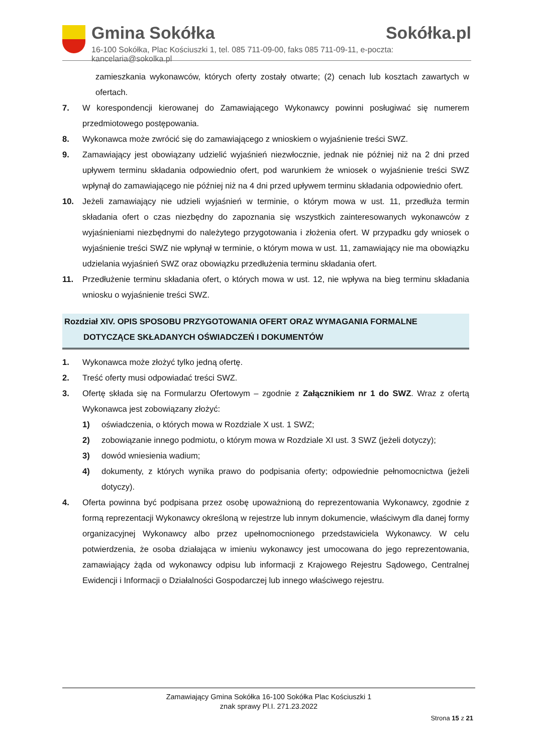Gmina Sokółka Sokółka.pl
16-100 Sokółka, Plac Kościuszki 1, tel. 085 711-09-00, faks 085 711-09-11, e-poczta: kancelaria@sokolka.pl
zamieszkania wykonawców, których oferty zostały otwarte; (2) cenach lub kosztach zawartych w ofertach.
7. W korespondencji kierowanej do Zamawiającego Wykonawcy powinni posługiwać się numerem przedmiotowego postępowania.
8. Wykonawca może zwrócić się do zamawiającego z wnioskiem o wyjaśnienie treści SWZ.
9. Zamawiający jest obowiązany udzielić wyjaśnień niezwłocznie, jednak nie później niż na 2 dni przed upływem terminu składania odpowiednio ofert, pod warunkiem że wniosek o wyjaśnienie treści SWZ wpłynął do zamawiającego nie później niż na 4 dni przed upływem terminu składania odpowiednio ofert.
10. Jeżeli zamawiający nie udzieli wyjaśnień w terminie, o którym mowa w ust. 11, przedłuża termin składania ofert o czas niezbędny do zapoznania się wszystkich zainteresowanych wykonawców z wyjaśnieniami niezbędnymi do należytego przygotowania i złożenia ofert. W przypadku gdy wniosek o wyjaśnienie treści SWZ nie wpłynął w terminie, o którym mowa w ust. 11, zamawiający nie ma obowiązku udzielania wyjaśnień SWZ oraz obowiązku przedłużenia terminu składania ofert.
11. Przedłużenie terminu składania ofert, o których mowa w ust. 12, nie wpływa na bieg terminu składania wniosku o wyjaśnienie treści SWZ.
Rozdział XIV. OPIS SPOSOBU PRZYGOTOWANIA OFERT ORAZ WYMAGANIA FORMALNE
DOTYCZĄCE SKŁADANYCH OŚWIADCZEŃ I DOKUMENTÓW
1. Wykonawca może złożyć tylko jedną ofertę.
2. Treść oferty musi odpowiadać treści SWZ.
3. Ofertę składa się na Formularzu Ofertowym – zgodnie z Załącznikiem nr 1 do SWZ. Wraz z ofertą Wykonawca jest zobowiązany złożyć:
1) oświadczenia, o których mowa w Rozdziale X ust. 1 SWZ;
2) zobowiązanie innego podmiotu, o którym mowa w Rozdziale XI ust. 3 SWZ (jeżeli dotyczy);
3) dowód wniesienia wadium;
4) dokumenty, z których wynika prawo do podpisania oferty; odpowiednie pełnomocnictwa (jeżeli dotyczy).
4. Oferta powinna być podpisana przez osobę upoważnioną do reprezentowania Wykonawcy, zgodnie z formą reprezentacji Wykonawcy określoną w rejestrze lub innym dokumencie, właściwym dla danej formy organizacyjnej Wykonawcy albo przez upełnomocnionego przedstawiciela Wykonawcy. W celu potwierdzenia, że osoba działająca w imieniu wykonawcy jest umocowana do jego reprezentowania, zamawiający żąda od wykonawcy odpisu lub informacji z Krajowego Rejestru Sądowego, Centralnej Ewidencji i Informacji o Działalności Gospodarczej lub innego właściwego rejestru.
Zamawiający Gmina Sokółka 16-100 Sokółka Plac Kościuszki 1
znak sprawy Pl.I. 271.23.2022
Strona 15 z 21